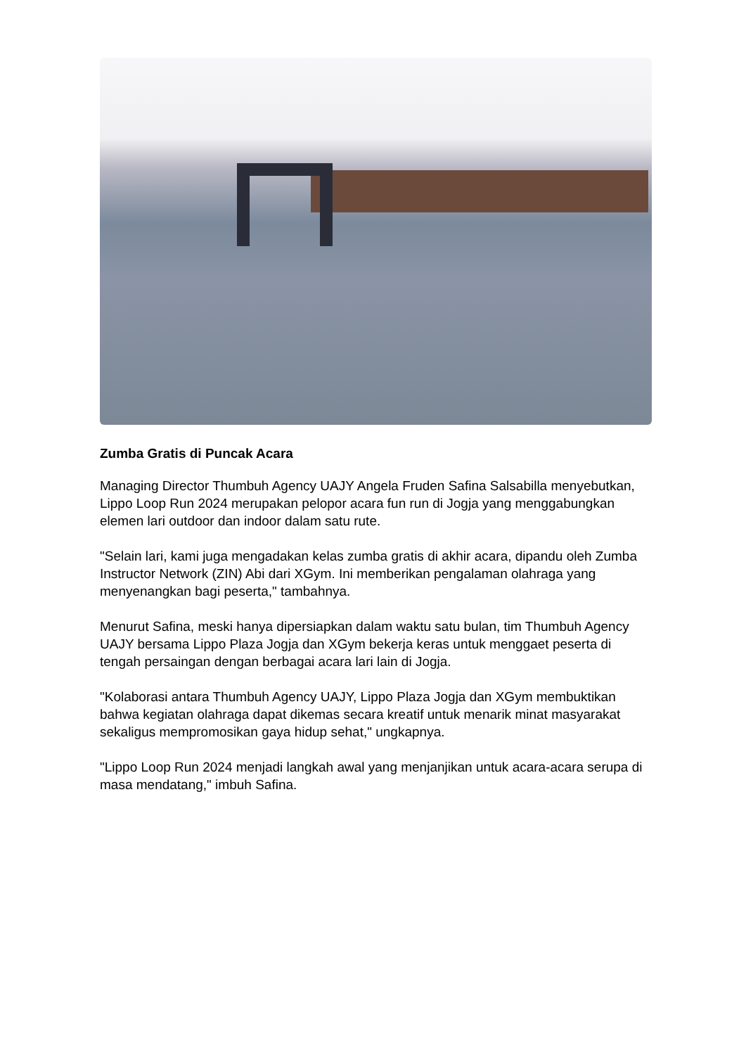Zumba Gratis di Puncak Acara
Managing Director Thumbuh Agency UAJY Angela Fruden Safina Salsabilla menyebutkan, Lippo Loop Run 2024 merupakan pelopor acara fun run di Jogja yang menggabungkan elemen lari outdoor dan indoor dalam satu rute.
"Selain lari, kami juga mengadakan kelas zumba gratis di akhir acara, dipandu oleh Zumba Instructor Network (ZIN) Abi dari XGym. Ini memberikan pengalaman olahraga yang menyenangkan bagi peserta," tambahnya.
Menurut Safina, meski hanya dipersiapkan dalam waktu satu bulan, tim Thumbuh Agency UAJY bersama Lippo Plaza Jogja dan XGym bekerja keras untuk menggaet peserta di tengah persaingan dengan berbagai acara lari lain di Jogja.
"Kolaborasi antara Thumbuh Agency UAJY, Lippo Plaza Jogja dan XGym membuktikan bahwa kegiatan olahraga dapat dikemas secara kreatif untuk menarik minat masyarakat sekaligus mempromosikan gaya hidup sehat," ungkapnya.
"Lippo Loop Run 2024 menjadi langkah awal yang menjanjikan untuk acara-acara serupa di masa mendatang," imbuh Safina.